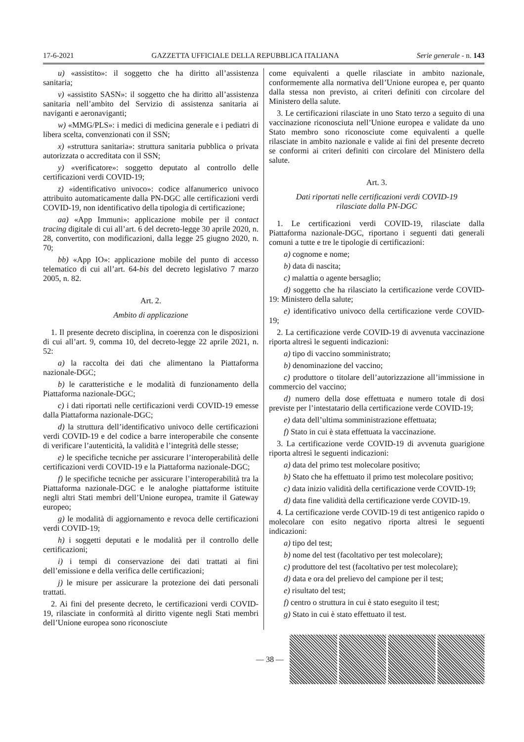17-6-2021 GAZZETTA UFFICIALE DELLA REPUBBLICA ITALIANA Serie generale - n. 143
u) «assistito»: il soggetto che ha diritto all’assistenza sanitaria;
v) «assistito SASN»: il soggetto che ha diritto all’assistenza sanitaria nell’ambito del Servizio di assistenza sanitaria ai naviganti e aeronaviganti;
w) «MMG/PLS»: i medici di medicina generale e i pediatri di libera scelta, convenzionati con il SSN;
x) «struttura sanitaria»: struttura sanitaria pubblica o privata autorizzata o accreditata con il SSN;
y) «verificatore»: soggetto deputato al controllo delle certificazioni verdi COVID-19;
z) «identificativo univoco»: codice alfanumerico univoco attribuito automaticamente dalla PN-DGC alle certificazioni verdi COVID-19, non identificativo della tipologia di certificazione;
aa) «App Immuni»: applicazione mobile per il contact tracing digitale di cui all’art. 6 del decreto-legge 30 aprile 2020, n. 28, convertito, con modificazioni, dalla legge 25 giugno 2020, n. 70;
bb) «App IO»: applicazione mobile del punto di accesso telematico di cui all’art. 64-bis del decreto legislativo 7 marzo 2005, n. 82.
Art. 2.
Ambito di applicazione
1. Il presente decreto disciplina, in coerenza con le disposizioni di cui all’art. 9, comma 10, del decreto-legge 22 aprile 2021, n. 52:
a) la raccolta dei dati che alimentano la Piattaforma nazionale-DGC;
b) le caratteristiche e le modalità di funzionamento della Piattaforma nazionale-DGC;
c) i dati riportati nelle certificazioni verdi COVID-19 emesse dalla Piattaforma nazionale-DGC;
d) la struttura dell’identificativo univoco delle certificazioni verdi COVID-19 e del codice a barre interoperabile che consente di verificare l’autenticità, la validità e l’integrità delle stesse;
e) le specifiche tecniche per assicurare l’interoperabilità delle certificazioni verdi COVID-19 e la Piattaforma nazionale-DGC;
f) le specifiche tecniche per assicurare l’interoperabilità tra la Piattaforma nazionale-DGC e le analoghe piattaforme istituite negli altri Stati membri dell’Unione europea, tramite il Gateway europeo;
g) le modalità di aggiornamento e revoca delle certificazioni verdi COVID-19;
h) i soggetti deputati e le modalità per il controllo delle certificazioni;
i) i tempi di conservazione dei dati trattati ai fini dell’emissione e della verifica delle certificazioni;
j) le misure per assicurare la protezione dei dati personali trattati.
2. Ai fini del presente decreto, le certificazioni verdi COVID-19, rilasciate in conformità al diritto vigente negli Stati membri dell’Unione europea sono riconosciute
come equivalenti a quelle rilasciate in ambito nazionale, conformemente alla normativa dell’Unione europea e, per quanto dalla stessa non previsto, ai criteri definiti con circolare del Ministero della salute.
3. Le certificazioni rilasciate in uno Stato terzo a seguito di una vaccinazione riconosciuta nell’Unione europea e validate da uno Stato membro sono riconosciute come equivalenti a quelle rilasciate in ambito nazionale e valide ai fini del presente decreto se conformi ai criteri definiti con circolare del Ministero della salute.
Art. 3.
Dati riportati nelle certificazioni verdi COVID-19
rilasciate dalla PN-DGC
1. Le certificazioni verdi COVID-19, rilasciate dalla Piattaforma nazionale-DGC, riportano i seguenti dati generali comuni a tutte e tre le tipologie di certificazioni:
a) cognome e nome;
b) data di nascita;
c) malattia o agente bersaglio;
d) soggetto che ha rilasciato la certificazione verde COVID-19: Ministero della salute;
e) identificativo univoco della certificazione verde COVID-19;
2. La certificazione verde COVID-19 di avvenuta vaccinazione riporta altresì le seguenti indicazioni:
a) tipo di vaccino somministrato;
b) denominazione del vaccino;
c) produttore o titolare dell’autorizzazione all’immissione in commercio del vaccino;
d) numero della dose effettuata e numero totale di dosi previste per l’intestatario della certificazione verde COVID-19;
e) data dell’ultima somministrazione effettuata;
f) Stato in cui è stata effettuata la vaccinazione.
3. La certificazione verde COVID-19 di avvenuta guarigione riporta altresì le seguenti indicazioni:
a) data del primo test molecolare positivo;
b) Stato che ha effettuato il primo test molecolare positivo;
c) data inizio validità della certificazione verde COVID-19;
d) data fine validità della certificazione verde COVID-19.
4. La certificazione verde COVID-19 di test antigenico rapido o molecolare con esito negativo riporta altresì le seguenti indicazioni:
a) tipo del test;
b) nome del test (facoltativo per test molecolare);
c) produttore del test (facoltativo per test molecolare);
d) data e ora del prelievo del campione per il test;
e) risultato del test;
f) centro o struttura in cui è stato eseguito il test;
g) Stato in cui è stato effettuato il test.
— 38 —